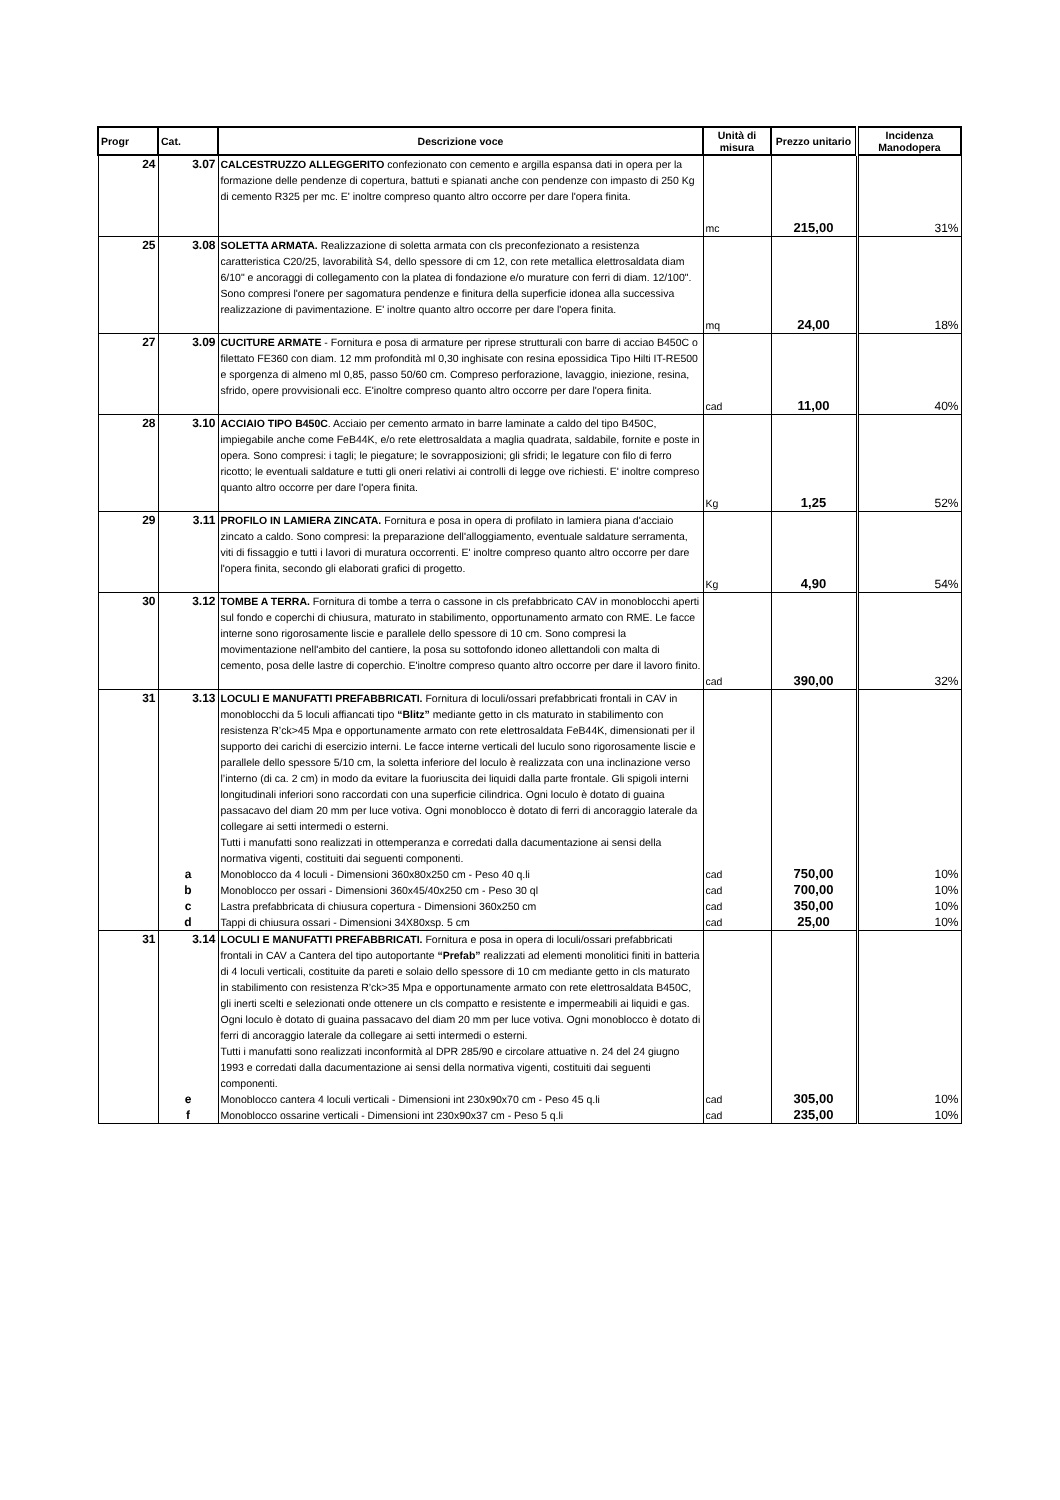| Progr | Cat. | Descrizione voce | Unità di misura | Prezzo unitario | Incidenza Manodopera |
| --- | --- | --- | --- | --- | --- |
| 24 | 3.07 | CALCESTRUZZO ALLEGGERITO confezionato con cemento e argilla espansa dati in opera per la formazione delle pendenze di copertura, battuti e spianati anche con pendenze con impasto di 250 Kg di cemento R325 per mc. E' inoltre compreso quanto altro occorre per dare l'opera finita. | mc | 215,00 | 31% |
| 25 | 3.08 | SOLETTA ARMATA. Realizzazione di soletta armata con cls preconfezionato a resistenza caratteristica C20/25, lavorabilità S4, dello spessore di cm 12, con rete metallica elettrosaldata diam 6/10" e ancoraggi di collegamento con la platea di fondazione e/o murature con ferri di diam. 12/100". Sono compresi l'onere per sagomatura pendenze e finitura della superficie idonea alla successiva realizzazione di pavimentazione. E' inoltre quanto altro occorre per dare l'opera finita. | mq | 24,00 | 18% |
| 27 | 3.09 | CUCITURE ARMATE - Fornitura e posa di armature per riprese strutturali con barre di acciao B450C o filettato FE360 con diam. 12 mm profondità ml 0,30 inghisate con resina epossidica Tipo Hilti IT-RE500 e sporgenza di almeno ml 0,85, passo 50/60 cm. Compreso perforazione, lavaggio, iniezione, resina, sfrido, opere provvisionali ecc. E'inoltre compreso quanto altro occorre per dare l'opera finita. | cad | 11,00 | 40% |
| 28 | 3.10 | ACCIAIO TIPO B450C . Acciaio per cemento armato in barre laminate a caldo del tipo B450C, impiegabile anche come FeB44K, e/o rete elettrosaldata a maglia quadrata, saldabile, fornite e poste in opera. Sono compresi: i tagli; le piegature; le sovrapposizioni; gli sfridi; le legature con filo di ferro ricotto; le eventuali saldature e tutti gli oneri relativi ai controlli di legge ove richiesti. E' inoltre compreso quanto altro occorre per dare l'opera finita. | Kg | 1,25 | 52% |
| 29 | 3.11 | PROFILO IN LAMIERA ZINCATA. Fornitura e posa in opera di profilato in lamiera piana d'acciaio zincato a caldo. Sono compresi: la preparazione dell'alloggiamento, eventuale saldature serramenta, viti di fissaggio e tutti i lavori di muratura occorrenti. E' inoltre compreso quanto altro occorre per dare l'opera finita, secondo gli elaborati grafici di progetto. | Kg | 4,90 | 54% |
| 30 | 3.12 | TOMBE A TERRA. Fornitura di tombe a terra o cassone in cls prefabbricato CAV in monoblocchi aperti sul fondo e coperchi di chiusura, maturato in stabilimento, opportunamento armato con RME. Le facce interne sono rigorosamente liscie e parallele dello spessore di 10 cm. Sono compresi la movimentazione nell'ambito del cantiere, la posa su sottofondo idoneo allettandoli con malta di cemento, posa delle lastre di coperchio. E'inoltre compreso quanto altro occorre per dare il lavoro finito. | cad | 390,00 | 32% |
| 31 | 3.13 | LOCULI E MANUFATTI PREFABBRICATI. Fornitura di loculi/ossari prefabbricati frontali in CAV in monoblocchi da 5 loculi affiancati tipo “Blitz” mediante getto in cls maturato in stabilimento con resistenza R’ck>45 Mpa e opportunamente armato con rete elettrosaldata FeB44K, dimensionati per il supporto dei carichi di esercizio interni. Le facce interne verticali del luculo sono rigorosamente liscie e parallele dello spessore 5/10 cm, la soletta inferiore del loculo è realizzata con una inclinazione verso l’interno (di ca. 2 cm) in modo da evitare la fuoriuscita dei liquidi dalla parte frontale. Gli spigoli interni longitudinali inferiori sono raccordati con una superficie cilindrica. Ogni loculo è dotato di guaina passacavo del diam 20 mm per luce votiva. Ogni monoblocco è dotato di ferri di ancoraggio laterale da collegare ai setti intermedi o esterni. Tutti i manufatti sono realizzati in ottemperanza e corredati dalla dacumentazione ai sensi della normativa vigenti, costituiti dai seguenti componenti. | | | |
| | a | Monoblocco da 4 loculi - Dimensioni 360x80x250 cm - Peso 40 q.li | cad | 750,00 | 10% |
| | b | Monoblocco per ossari - Dimensioni 360x45/40x250 cm - Peso 30 ql | cad | 700,00 | 10% |
| | c | Lastra prefabbricata di chiusura copertura - Dimensioni 360x250 cm | cad | 350,00 | 10% |
| | d | Tappi di chiusura ossari - Dimensioni 34X80xsp. 5 cm | cad | 25,00 | 10% |
| 31 | 3.14 | LOCULI E MANUFATTI PREFABBRICATI. Fornitura e posa in opera di loculi/ossari prefabbricati frontali in CAV a Cantera del tipo autoportante “Prefab” realizzati ad elementi monolitici finiti in batteria di 4 loculi verticali, costituite da pareti e solaio dello spessore di 10 cm mediante getto in cls maturato in stabilimento con resistenza R’ck>35 Mpa e opportunamente armato con rete elettrosaldata B450C, gli inerti scelti e selezionati onde ottenere un cls compatto e resistente e impermeabili ai liquidi e gas. Ogni loculo è dotato di guaina passacavo del diam 20 mm per luce votiva. Ogni monoblocco è dotato di ferri di ancoraggio laterale da collegare ai setti intermedi o esterni. Tutti i manufatti sono realizzati inconformità al DPR 285/90 e circolare attuative n. 24 del 24 giugno 1993 e corredati dalla dacumentazione ai sensi della normativa vigenti, costituiti dai seguenti componenti. | | | |
| | e | Monoblocco cantera 4 loculi verticali - Dimensioni int 230x90x70 cm - Peso 45 q.li | cad | 305,00 | 10% |
| | f | Monoblocco ossarine verticali - Dimensioni int 230x90x37 cm - Peso 5 q.li | cad | 235,00 | 10% |